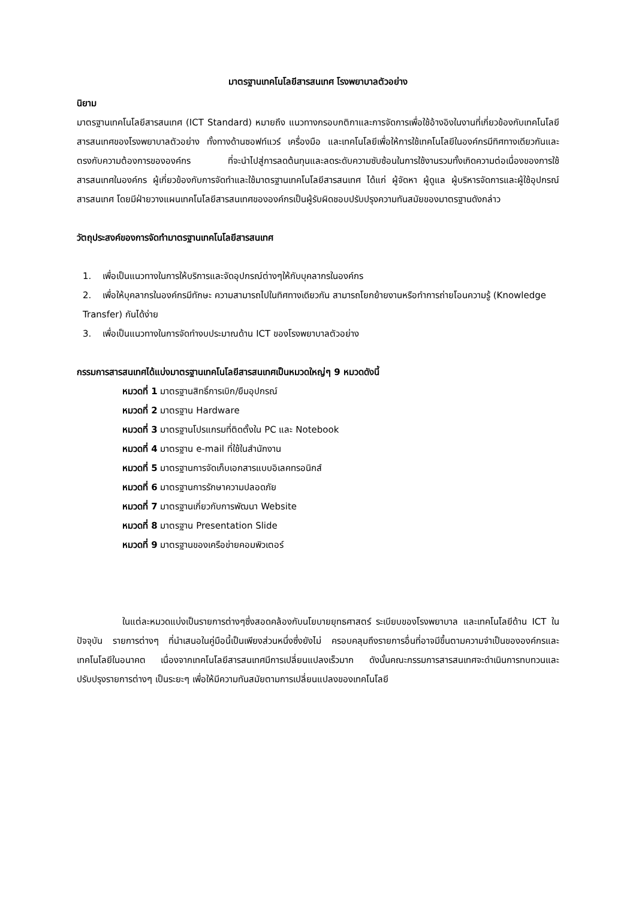มาตรฐานเทคโนโลยีสารสนเทศ โรงพยาบาลตัวอย่าง
นิยาม
มาตรฐานเทคโนโลยีสารสนเทศ (ICT Standard) หมายถึง แนวทางกรอบกติกาและการจัดการเพื่อใช้อ้างอิงในงานที่เกี่ยวข้องกับเทคโนโลยีสารสนเทศของโรงพยาบาลตัวอย่าง ทั้งทางด้านซอฟท์แวร์ เครื่องมือ และเทคโนโลยีเพื่อให้การใช้เทคโนโลยีในองค์กรมีทิศทางเดียวกันและตรงกับความต้องการขององค์กร ที่จะนำไปสู่การลดต้นทุนและลดระดับความซับซ้อนในการใช้งานรวมทั้งเกิดความต่อเนื่องของการใช้สารสนเทศในองค์กร ผู้เกี่ยวข้องกับการจัดทำและใช้มาตรฐานเทคโนโลยีสารสนเทศ ได้แก่ ผู้จัดหา ผู้ดูแล ผู้บริหารจัดการและผู้ใช้อุปกรณ์สารสนเทศ โดยมีฝ่ายวางแผนเทคโนโลยีสารสนเทศขององค์กรเป็นผู้รับผิดชอบปรับปรุงความทันสมัยของมาตรฐานดังกล่าว
วัตถุประสงค์ของการจัดทำมาตรฐานเทคโนโลยีสารสนเทศ
1. เพื่อเป็นแนวทางในการให้บริการและจัดอุปกรณ์ต่างๆให้กับบุคลากรในองค์กร
2. เพื่อให้บุคลากรในองค์กรมีทักษะ ความสามารถไปในทิศทางเดียวกัน สามารถโยกย้ายงานหรือทำการถ่ายโอนความรู้ (Knowledge Transfer) กันได้ง่าย
3. เพื่อเป็นแนวทางในการจัดทำงบประมาณด้าน ICT ของโรงพยาบาลตัวอย่าง
กรรมการสารสนเทศได้แบ่งมาตรฐานเทคโนโลยีสารสนเทศเป็นหมวดใหญ่ๆ 9 หมวดดังนี้
หมวดที่ 1 มาตรฐานสิทธิ์การเบิก/ยืมอุปกรณ์
หมวดที่ 2 มาตรฐาน Hardware
หมวดที่ 3 มาตรฐานโปรแกรมที่ติดตั้งใน PC และ Notebook
หมวดที่ 4 มาตรฐาน e-mail ที่ใช้ในสำนักงาน
หมวดที่ 5 มาตรฐานการจัดเก็บเอกสารแบบอิเลคทรอนิกส์
หมวดที่ 6 มาตรฐานการรักษาความปลอดภัย
หมวดที่ 7 มาตรฐานเกี่ยวกับการพัฒนา Website
หมวดที่ 8 มาตรฐาน Presentation Slide
หมวดที่ 9 มาตรฐานของเครือข่ายคอมพิวเตอร์
ในแต่ละหมวดแบ่งเป็นรายการต่างๆซึ่งสอดคล้องกับนโยบายยุทธศาสตร์ ระเบียบของโรงพยาบาล และเทคโนโลยีด้าน ICT ในปัจจุบัน รายการต่างๆ ที่นำเสนอในคู่มือนี้เป็นเพียงส่วนหนึ่งซึ่งยังไม่ ครอบคลุมถึงรายการอื่นที่อาจมีขึ้นตามความจำเป็นขององค์กรและเทคโนโลยีในอนาคต เนื่องจากเทคโนโลยีสารสนเทศมีการเปลี่ยนแปลงเร็วมาก ดังนั้นคณะกรรมการสารสนเทศจะดำเนินการทบทวนและปรับปรุงรายการต่างๆ เป็นระยะๆ เพื่อให้มีความทันสมัยตามการเปลี่ยนแปลงของเทคโนโลยี